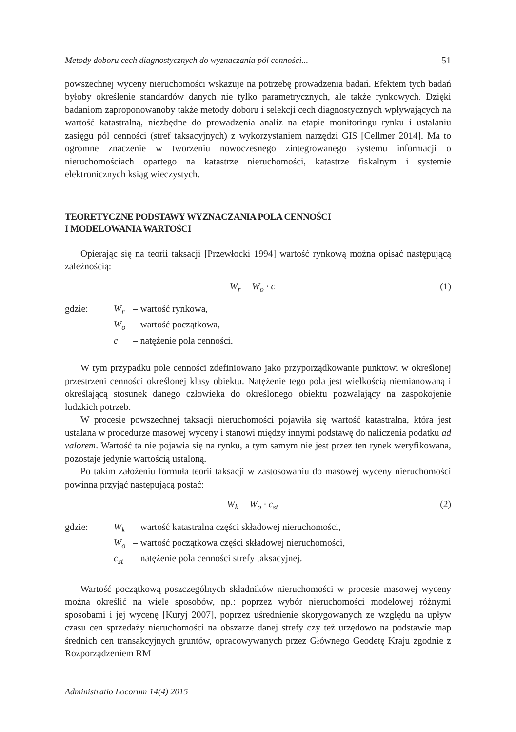Metody doboru cech diagnostycznych do wyznaczania pól cenności... 51
powszechnej wyceny nieruchomości wskazuje na potrzebę prowadzenia badań. Efektem tych badań byłoby określenie standardów danych nie tylko parametrycznych, ale także rynkowych. Dzięki badaniom zaproponowanoby także metody doboru i selekcji cech diagnostycznych wpływających na wartość katastralną, niezbędne do prowadzenia analiz na etapie monitoringu rynku i ustalaniu zasięgu pól cenności (stref taksacyjnych) z wykorzystaniem narzędzi GIS [Cellmer 2014]. Ma to ogromne znaczenie w tworzeniu nowoczesnego zintegrowanego systemu informacji o nieruchomościach opartego na katastrze nieruchomości, katastrze fiskalnym i systemie elektronicznych ksiąg wieczystych.
TEORETYCZNE PODSTAWY WYZNACZANIA POLA CENNOŚCI
I MODELOWANIA WARTOŚCI
Opierając się na teorii taksacji [Przewłocki 1994] wartość rynkową można opisać następującą zależnością:
W<sub>r</sub> = W<sub>o</sub> · c (1)
gdzie: W<sub>r</sub> – wartość rynkowa,
W<sub>o</sub> – wartość początkowa,
c – natężenie pola cenności.
W tym przypadku pole cenności zdefiniowano jako przyporządkowanie punktowi w określonej przestrzeni cenności określonej klasy obiektu. Natężenie tego pola jest wielkością niemianowaną i określającą stosunek danego człowieka do określonego obiektu pozwalający na zaspokojenie ludzkich potrzeb.
W procesie powszechnej taksacji nieruchomości pojawiła się wartość katastralna, która jest ustalana w procedurze masowej wyceny i stanowi między innymi podstawę do naliczenia podatku ad valorem. Wartość ta nie pojawia się na rynku, a tym samym nie jest przez ten rynek weryfikowana, pozostaje jedynie wartością ustaloną.
Po takim założeniu formuła teorii taksacji w zastosowaniu do masowej wyceny nieruchomości powinna przyjąć następującą postać:
W<sub>k</sub> = W<sub>o</sub> · c<sub>st</sub> (2)
gdzie: W<sub>k</sub> – wartość katastralna części składowej nieruchomości,
W<sub>o</sub> – wartość początkowa części składowej nieruchomości,
c<sub>st</sub> – natężenie pola cenności strefy taksacyjnej.
Wartość początkową poszczególnych składników nieruchomości w procesie masowej wyceny można określić na wiele sposobów, np.: poprzez wybór nieruchomości modelowej różnymi sposobami i jej wycenę [Kuryj 2007], poprzez uśrednienie skorygowanych ze względu na upływ czasu cen sprzedaży nieruchomości na obszarze danej strefy czy też urzędowo na podstawie map średnich cen transakcyjnych gruntów, opracowywanych przez Głównego Geodetę Kraju zgodnie z Rozporządzeniem RM
Administratio Locorum 14(4) 2015